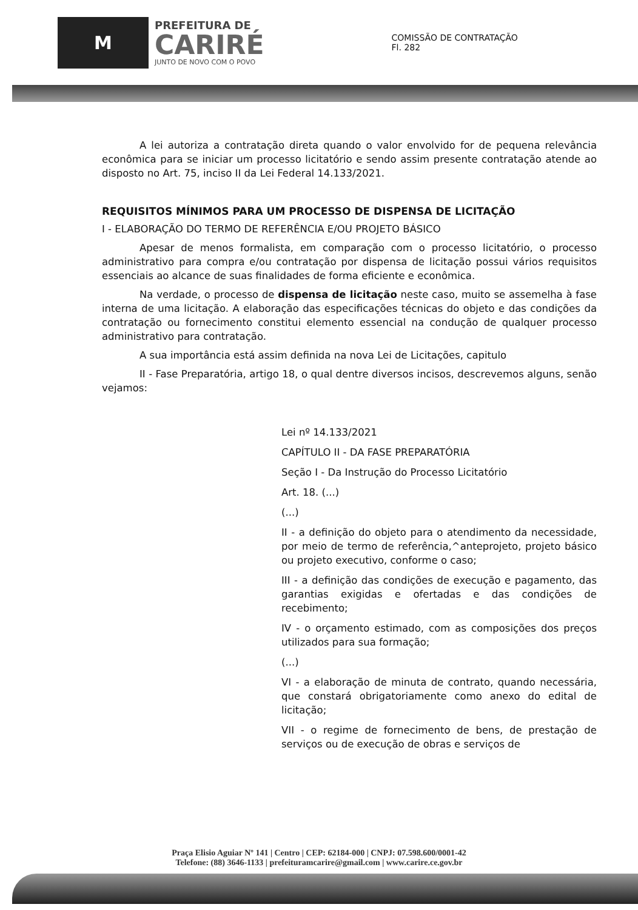M
PREFEITURA DE
CARIRÉ
JUNTO DE NOVO COM O POVO
COMISSÃO DE CONTRATAÇÃO
Fl. 282
A lei autoriza a contratação direta quando o valor envolvido for de pequena relevância econômica para se iniciar um processo licitatório e sendo assim presente contratação atende ao disposto no Art. 75, inciso II da Lei Federal 14.133/2021.
REQUISITOS MÍNIMOS PARA UM PROCESSO DE DISPENSA DE LICITAÇÃO
I - ELABORAÇÃO DO TERMO DE REFERÊNCIA E/OU PROJETO BÁSICO
Apesar de menos formalista, em comparação com o processo licitatório, o processo administrativo para compra e/ou contratação por dispensa de licitação possui vários requisitos essenciais ao alcance de suas finalidades de forma eficiente e econômica.
Na verdade, o processo de dispensa de licitação neste caso, muito se assemelha à fase interna de uma licitação. A elaboração das especificações técnicas do objeto e das condições da contratação ou fornecimento constitui elemento essencial na condução de qualquer processo administrativo para contratação.
A sua importância está assim definida na nova Lei de Licitações, capitulo
II - Fase Preparatória, artigo 18, o qual dentre diversos incisos, descrevemos alguns, senão vejamos:
Lei nº 14.133/2021
CAPÍTULO II - DA FASE PREPARATÓRIA
Seção I - Da Instrução do Processo Licitatório
Art. 18. (...)
(...)
II - a definição do objeto para o atendimento da necessidade, por meio de termo de referência,^anteprojeto, projeto básico ou projeto executivo, conforme o caso;
III - a definição das condições de execução e pagamento, das garantias exigidas e ofertadas e das condições de recebimento;
IV - o orçamento estimado, com as composições dos preços utilizados para sua formação;
(...)
VI - a elaboração de minuta de contrato, quando necessária, que constará obrigatoriamente como anexo do edital de licitação;
VII - o regime de fornecimento de bens, de prestação de serviços ou de execução de obras e serviços de
Praça Elisio Aguiar Nº 141 | Centro | CEP: 62184-000 | CNPJ: 07.598.600/0001-42
Telefone: (88) 3646-1133 | prefeituramcarire@gmail.com | www.carire.ce.gov.br